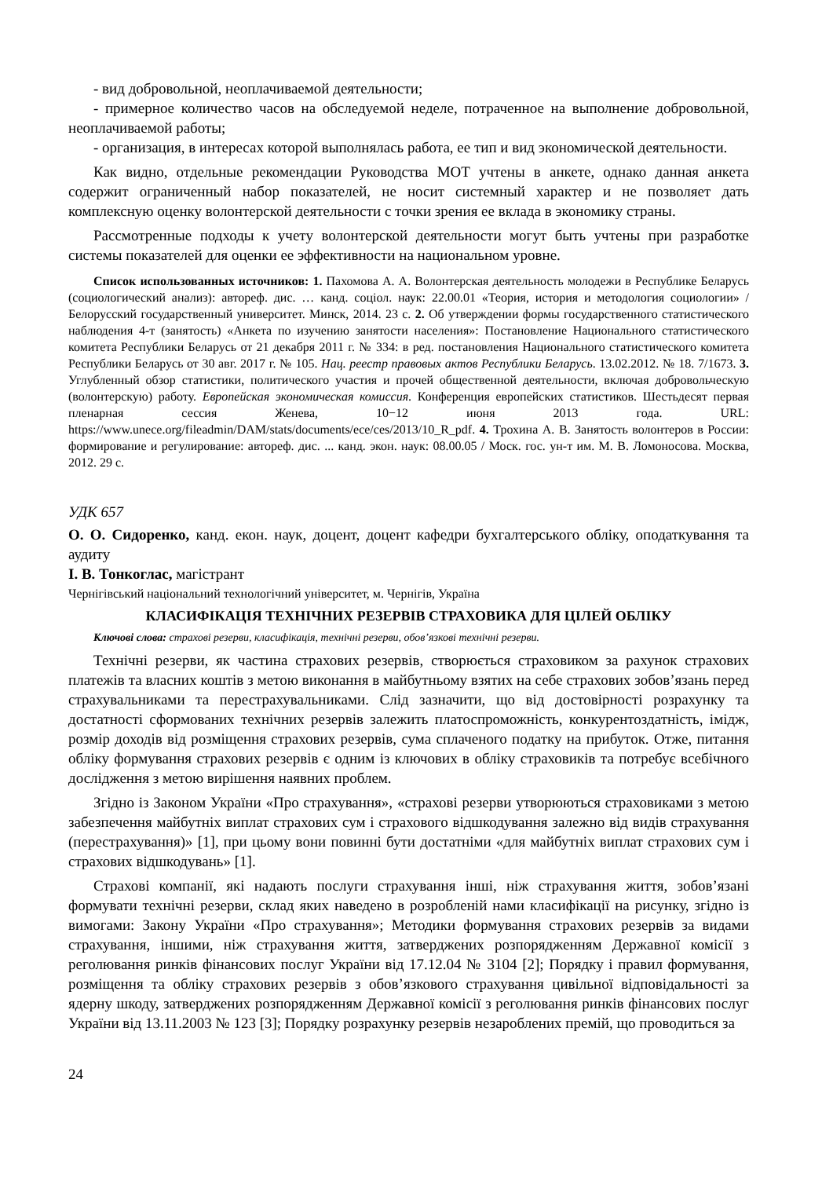- вид добровольной, неоплачиваемой деятельности;
- примерное количество часов на обследуемой неделе, потраченное на выполнение добровольной, неоплачиваемой работы;
- организация, в интересах которой выполнялась работа, ее тип и вид экономической деятельности.
Как видно, отдельные рекомендации Руководства МОТ учтены в анкете, однако данная анкета содержит ограниченный набор показателей, не носит системный характер и не позволяет дать комплексную оценку волонтерской деятельности с точки зрения ее вклада в экономику страны.
Рассмотренные подходы к учету волонтерской деятельности могут быть учтены при разработке системы показателей для оценки ее эффективности на национальном уровне.
Список использованных источников: 1. Пахомова А. А. Волонтерская деятельность молодежи в Республике Беларусь (социологический анализ): автореф. дис. … канд. соціол. наук: 22.00.01 «Теория, история и методология социологии» / Белорусский государственный университет. Минск, 2014. 23 с. 2. Об утверждении формы государственного статистического наблюдения 4-т (занятость) «Анкета по изучению занятости населения»: Постановление Национального статистического комитета Республики Беларусь от 21 декабря 2011 г. № 334: в ред. постановления Национального статистического комитета Республики Беларусь от 30 авг. 2017 г. № 105. Нац. реестр правовых актов Республики Беларусь. 13.02.2012. № 18. 7/1673. 3. Углубленный обзор статистики, политического участия и прочей общественной деятельности, включая добровольческую (волонтерскую) работу. Европейская экономическая комиссия. Конференция европейских статистиков. Шестьдесят первая пленарная сессия Женева, 10−12 июня 2013 года. URL: https://www.unece.org/fileadmin/DAM/stats/documents/ece/ces/2013/10_R_pdf. 4. Трохина А. В. Занятость волонтеров в России: формирование и регулирование: автореф. дис. ... канд. экон. наук: 08.00.05 / Моск. гос. ун-т им. М. В. Ломоносова. Москва, 2012. 29 с.
УДК 657
О. О. Сидоренко, канд. екон. наук, доцент, доцент кафедри бухгалтерського обліку, оподаткування та аудиту
І. В. Тонкоглас, магістрант
Чернігівський національний технологічний університет, м. Чернігів, Україна
КЛАСИФІКАЦІЯ ТЕХНІЧНИХ РЕЗЕРВІВ СТРАХОВИКА ДЛЯ ЦІЛЕЙ ОБЛІКУ
Ключові слова: страхові резерви, класифікація, технічні резерви, обов’язкові технічні резерви.
Технічні резерви, як частина страхових резервів, створюється страховиком за рахунок страхових платежів та власних коштів з метою виконання в майбутньому взятих на себе страхових зобов’язань перед страхувальниками та перестрахувальниками. Слід зазначити, що від достовірності розрахунку та достатності сформованих технічних резервів залежить платоспроможність, конкурентоздатність, імідж, розмір доходів від розміщення страхових резервів, сума сплаченого податку на прибуток. Отже, питання обліку формування страхових резервів є одним із ключових в обліку страховиків та потребує всебічного дослідження з метою вирішення наявних проблем.
Згідно із Законом України «Про страхування», «страхові резерви утворюються страховиками з метою забезпечення майбутніх виплат страхових сум і страхового відшкодування залежно від видів страхування (перестрахування)» [1], при цьому вони повинні бути достатніми «для майбутніх виплат страхових сум і страхових відшкодувань» [1].
Страхові компанії, які надають послуги страхування інші, ніж страхування життя, зобов’язані формувати технічні резерви, склад яких наведено в розробленій нами класифікації на рисунку, згідно із вимогами: Закону України «Про страхування»; Методики формування страхових резервів за видами страхування, іншими, ніж страхування життя, затверджених розпорядженням Державної комісії з реголювання ринків фінансових послуг України від 17.12.04 № 3104 [2]; Порядку і правил формування, розміщення та обліку страхових резервів з обов’язкового страхування цивільної відповідальності за ядерну шкоду, затверджених розпорядженням Державної комісії з реголювання ринків фінансових послуг України від 13.11.2003 № 123 [3]; Порядку розрахунку резервів незароблених премій, що проводиться за
24